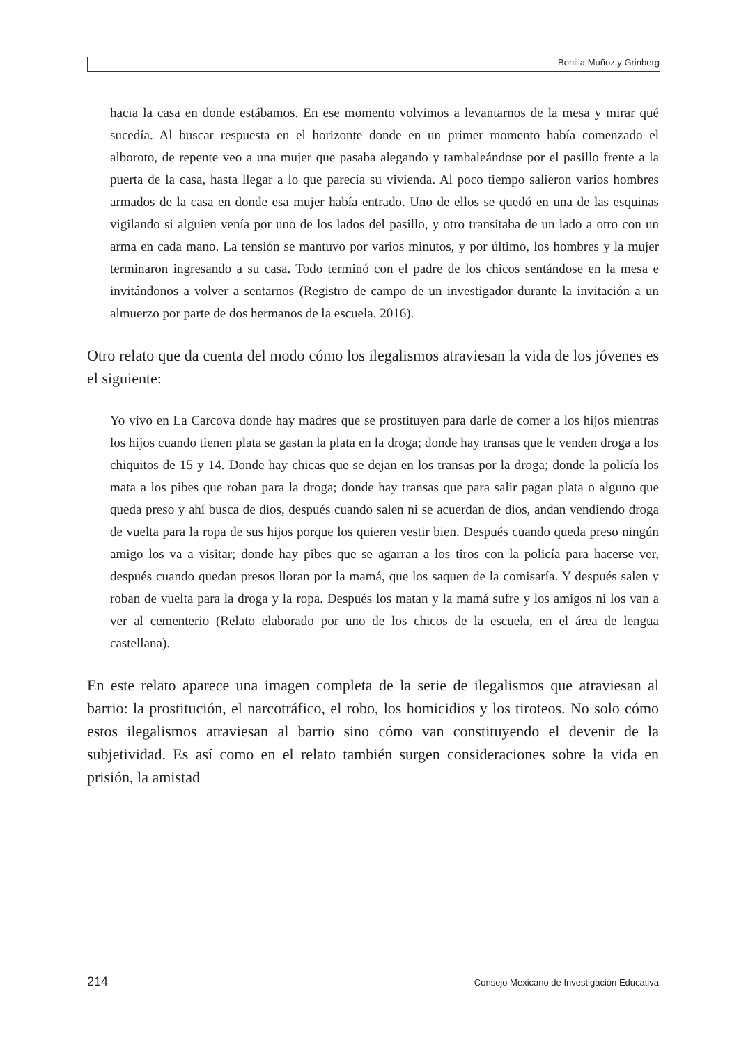Bonilla Muñoz y Grinberg
hacia la casa en donde estábamos. En ese momento volvimos a levantarnos de la mesa y mirar qué sucedía. Al buscar respuesta en el horizonte donde en un primer momento había comenzado el alboroto, de repente veo a una mujer que pasaba alegando y tambaleándose por el pasillo frente a la puerta de la casa, hasta llegar a lo que parecía su vivienda. Al poco tiempo salieron varios hombres armados de la casa en donde esa mujer había entrado. Uno de ellos se quedó en una de las esquinas vigilando si alguien venía por uno de los lados del pasillo, y otro transitaba de un lado a otro con un arma en cada mano. La tensión se mantuvo por varios minutos, y por último, los hombres y la mujer terminaron ingresando a su casa. Todo terminó con el padre de los chicos sentándose en la mesa e invitándonos a volver a sentarnos (Registro de campo de un investigador durante la invitación a un almuerzo por parte de dos hermanos de la escuela, 2016).
Otro relato que da cuenta del modo cómo los ilegalismos atraviesan la vida de los jóvenes es el siguiente:
Yo vivo en La Carcova donde hay madres que se prostituyen para darle de comer a los hijos mientras los hijos cuando tienen plata se gastan la plata en la droga; donde hay transas que le venden droga a los chiquitos de 15 y 14. Donde hay chicas que se dejan en los transas por la droga; donde la policía los mata a los pibes que roban para la droga; donde hay transas que para salir pagan plata o alguno que queda preso y ahí busca de dios, después cuando salen ni se acuer­dan de dios, andan vendiendo droga de vuelta para la ropa de sus hijos porque los quieren vestir bien. Después cuando queda preso ningún amigo los va a visitar; donde hay pibes que se agarran a los tiros con la policía para hacerse ver, después cuando quedan presos lloran por la mamá, que los saquen de la comisaría. Y después salen y roban de vuelta para la droga y la ropa. Después los matan y la mamá sufre y los amigos ni los van a ver al cementerio (Relato elaborado por uno de los chicos de la escuela, en el área de lengua castellana).
En este relato aparece una imagen completa de la serie de ilegalismos que atraviesan al barrio: la prostitución, el narcotráfico, el robo, los homicidios y los tiroteos. No solo cómo estos ilegalismos atraviesan al barrio sino cómo van constituyendo el devenir de la subjetividad. Es así como en el relato también surgen consideraciones sobre la vida en prisión, la amistad
214 Consejo Mexicano de Investigación Educativa